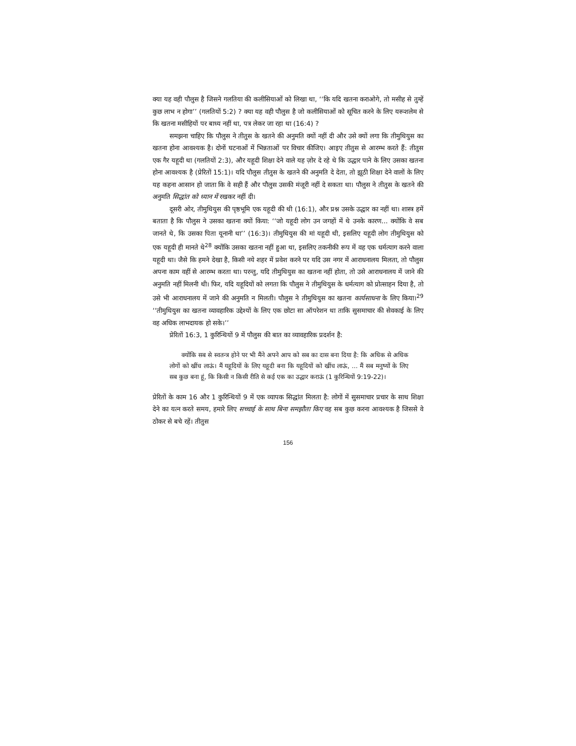क्या यह वही पौलुस है जिसने गलतिया की कलीसियाओं को लिखा था, ‘‘कि यदि खतना कराओगे, तो मसीह से तुम्हें कुछ लाभ न होगा’’ (गलतियों 5:2) ? क्या यह वही पौलुस है जो कलीसियाओं को सूचित करने के लिए यरूशलेम से कि खतना मसीहियों पर बाध्य नहीं था, पत्र लेकर जा रहा था (16:4) ?
समझना चाहिए कि पौलुस ने तीतुस के खतने की अनुमति क्यों नहीं दी और उसे क्यों लगा कि तीमुथियुस का खतना होना आवश्यक है। दोनों घटनाओं में भिन्नताओं पर विचार कीजिए। आइए तीतुस से आरम्भ करते हैं: तीतुस एक गैर यहूदी था (गलतियों 2:3), और यहूदी शिक्षा देने वाले यह ज़ोर दे रहे थे कि उद्धार पाने के लिए उसका खतना होना आवश्यक है (प्रेरितों 15:1)। यदि पौलुस तीतुस के खतने की अनुमति दे देता, तो झूठी शिक्षा देने वालों के लिए यह कहना आसान हो जाता कि वे सही हैं और पौलुस उसकी मंजूरी नहीं दे सकता था। पौलुस ने तीतुस के खतने की अनुमति सिद्धांत को ध्यान में रखकर नहीं दी।
दूसरी ओर, तीमुथियुस की पृष्ठभूमि एक यहूदी की थी (16:1), और प्रश्न उसके उद्धार का नहीं था। शास्त्र हमें बताता है कि पौलुस ने उसका खतना क्यों किया: ‘‘जो यहूदी लोग उन जगहों में थे उनके कारण... क्योंकि वे सब जानते थे, कि उसका पिता यूनानी था’’ (16:3)। तीमुथियुस की मां यहूदी थी, इसलिए यहूदी लोग तीमुथियुस को एक यहूदी ही मानते थे<sup>28</sup> क्योंकि उसका खतना नहीं हुआ था, इसलिए तकनीकी रूप में वह एक धर्मत्याग करने वाला यहूदी था। जैसे कि हमने देखा है, किसी नये शहर में प्रवेश करने पर यदि उस नगर में आराधनालय मिलता, तो पौलुस अपना काम वहीं से आरम्भ करता था। परन्तु, यदि तीमुथियुस का खतना नहीं होता, तो उसे आराधनालय में जाने की अनुमति नहीं मिलनी थी। फिर, यदि यहूदियों को लगता कि पौलुस ने तीमुथियुस के धर्मत्याग को प्रोत्साहन दिया है, तो उसे भी आराधनालय में जाने की अनुमति न मिलती। पौलुस ने तीमुथियुस का खतना कार्यसाधना के लिए किया।<sup>29</sup> ‘‘तीमुथियुस का खतना व्यावहारिक उद्देश्यों के लिए एक छोटा सा ऑपरेशन था ताकि सुसमाचार की सेवकाई के लिए वह अधिक लाभदायक हो सके।’’
प्रेरितों 16:3, 1 कुरिन्थियों 9 में पौलुस की बात का व्यावहारिक प्रदर्शन है:
क्योंकि सब से स्वतन्त्र होने पर भी मैंने अपने आप को सब का दास बना दिया है: कि अधिक से अधिक लोगों को खींच लाऊं। मैं यहूदियों के लिए यहूदी बना कि यहूदियों को खींच लाऊं, ... मैं सब मनुष्यों के लिए सब कुछ बना हूं, कि किसी न किसी रीति से कई एक का उद्धार कराऊं (1 कुरिन्थियों 9:19-22)।
प्रेरितों के काम 16 और 1 कुरिन्थियों 9 में एक व्यापक सिद्धांत मिलता है: लोगों में सुसमाचार प्रचार के साथ शिक्षा देने का यत्न करते समय, हमारे लिए सच्चाई के साथ बिना समझौता किए वह सब कुछ करना आवश्यक है जिससे वे ठोकर से बचे रहें। तीतुस
156